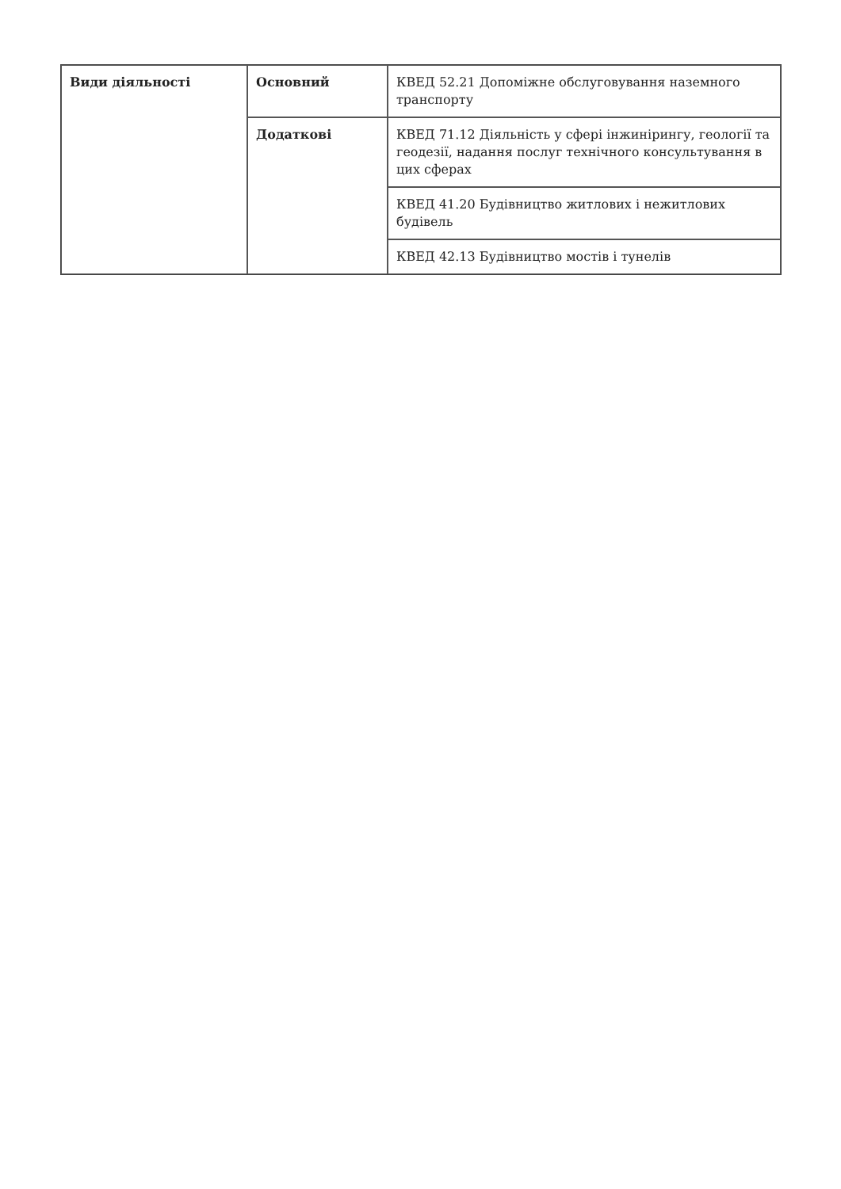| Види діяльності | Основний | КВЕД 52.21 Допоміжне обслуговування наземного транспорту |
| | Додаткові | КВЕД 71.12 Діяльність у сфері інжинірингу, геології та геодезії, надання послуг технічного консультування в цих сферах |
| | | КВЕД 41.20 Будівництво житлових і нежитлових будівель |
| | | КВЕД 42.13 Будівництво мостів і тунелів |